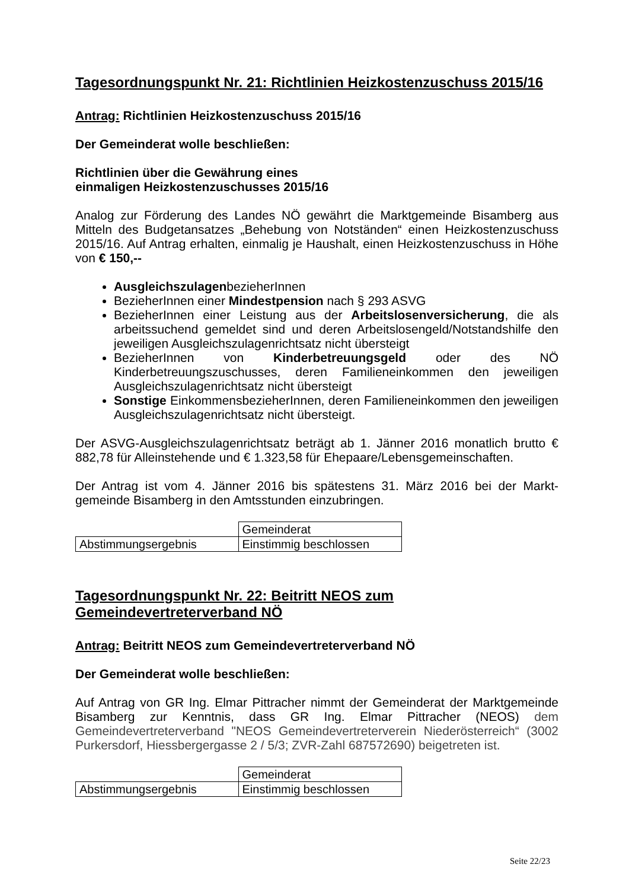Tagesordnungspunkt Nr. 21: Richtlinien Heizkostenzuschuss 2015/16
Antrag: Richtlinien Heizkostenzuschuss 2015/16
Der Gemeinderat wolle beschließen:
Richtlinien über die Gewährung eines
einmaligen Heizkostenzuschusses 2015/16
Analog zur Förderung des Landes NÖ gewährt die Marktgemeinde Bisamberg aus Mitteln des Budgetansatzes „Behebung von Notständen“ einen Heizkostenzuschuss 2015/16. Auf Antrag erhalten, einmalig je Haushalt, einen Heizkostenzuschuss in Höhe von € 150,--
AusgleichszulagenbezieherInnen
BezieherInnen einer Mindestpension nach § 293 ASVG
BezieherInnen einer Leistung aus der Arbeitslosenversicherung, die als arbeitssuchend gemeldet sind und deren Arbeitslosengeld/Notstandshilfe den jeweiligen Ausgleichszulagenrichtsatz nicht übersteigt
BezieherInnen von Kinderbetreuungsgeld oder des NÖ Kinderbetreuungszuschusses, deren Familieneinkommen den jeweiligen Ausgleichszulagenrichtsatz nicht übersteigt
Sonstige EinkommensbezieherInnen, deren Familieneinkommen den jeweiligen Ausgleichszulagenrichtsatz nicht übersteigt.
Der ASVG-Ausgleichszulagenrichtsatz beträgt ab 1. Jänner 2016 monatlich brutto € 882,78 für Alleinstehende und € 1.323,58 für Ehepaare/Lebensgemeinschaften.
Der Antrag ist vom 4. Jänner 2016 bis spätestens 31. März 2016 bei der Markt-gemeinde Bisamberg in den Amtsstunden einzubringen.
| | Gemeinderat |
| Abstimmungsergebnis | Einstimmig beschlossen |
Tagesordnungspunkt Nr. 22: Beitritt NEOS zum
Gemeindevertreterverband NÖ
Antrag: Beitritt NEOS zum Gemeindevertreterverband NÖ
Der Gemeinderat wolle beschließen:
Auf Antrag von GR Ing. Elmar Pittracher nimmt der Gemeinderat der Marktgemeinde Bisamberg zur Kenntnis, dass GR Ing. Elmar Pittracher (NEOS) dem Gemeindevertreterverband "NEOS Gemeindevertreterverein Niederösterreich“ (3002 Purkersdorf, Hiessbergergasse 2 / 5/3; ZVR-Zahl 687572690) beigetreten ist.
| | Gemeinderat |
| Abstimmungsergebnis | Einstimmig beschlossen |
Seite 22/23